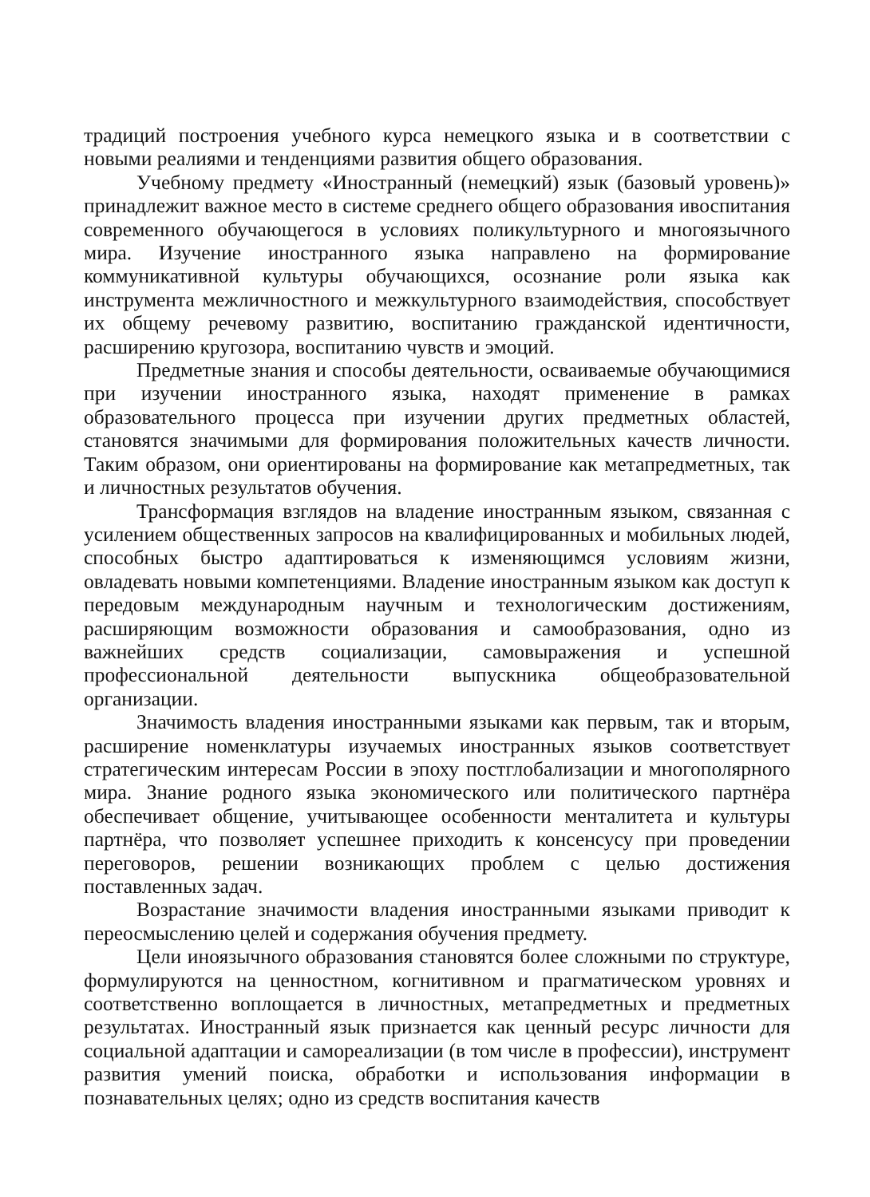традиций построения учебного курса немецкого языка и в соответствии с новыми реалиями и тенденциями развития общего образования.
Учебному предмету «Иностранный (немецкий) язык (базовый уровень)» принадлежит важное место в системе среднего общего образования ивоспитания современного обучающегося в условиях поликультурного и многоязычного мира. Изучение иностранного языка направлено на формирование коммуникативной культуры обучающихся, осознание роли языка как инструмента межличностного и межкультурного взаимодействия, способствует их общему речевому развитию, воспитанию гражданской идентичности, расширению кругозора, воспитанию чувств и эмоций.
Предметные знания и способы деятельности, осваиваемые обучающимися при изучении иностранного языка, находят применение в рамках образовательного процесса при изучении других предметных областей, становятся значимыми для формирования положительных качеств личности. Таким образом, они ориентированы на формирование как метапредметных, так и личностных результатов обучения.
Трансформация взглядов на владение иностранным языком, связанная с усилением общественных запросов на квалифицированных и мобильных людей, способных быстро адаптироваться к изменяющимся условиям жизни, овладевать новыми компетенциями. Владение иностранным языком как доступ к передовым международным научным и технологическим достижениям, расширяющим возможности образования и самообразования, одно из важнейших средств социализации, самовыражения и успешной профессиональной деятельности выпускника общеобразовательной организации.
Значимость владения иностранными языками как первым, так и вторым, расширение номенклатуры изучаемых иностранных языков соответствует стратегическим интересам России в эпоху постглобализации и многополярного мира. Знание родного языка экономического или политического партнёра обеспечивает общение, учитывающее особенности менталитета и культуры партнёра, что позволяет успешнее приходить к консенсусу при проведении переговоров, решении возникающих проблем с целью достижения поставленных задач.
Возрастание значимости владения иностранными языками приводит к переосмыслению целей и содержания обучения предмету.
Цели иноязычного образования становятся более сложными по структуре, формулируются на ценностном, когнитивном и прагматическом уровнях и соответственно воплощается в личностных, метапредметных и предметных результатах. Иностранный язык признается как ценный ресурс личности для социальной адаптации и самореализации (в том числе в профессии), инструмент развития умений поиска, обработки и использования информации в познавательных целях; одно из средств воспитания качеств